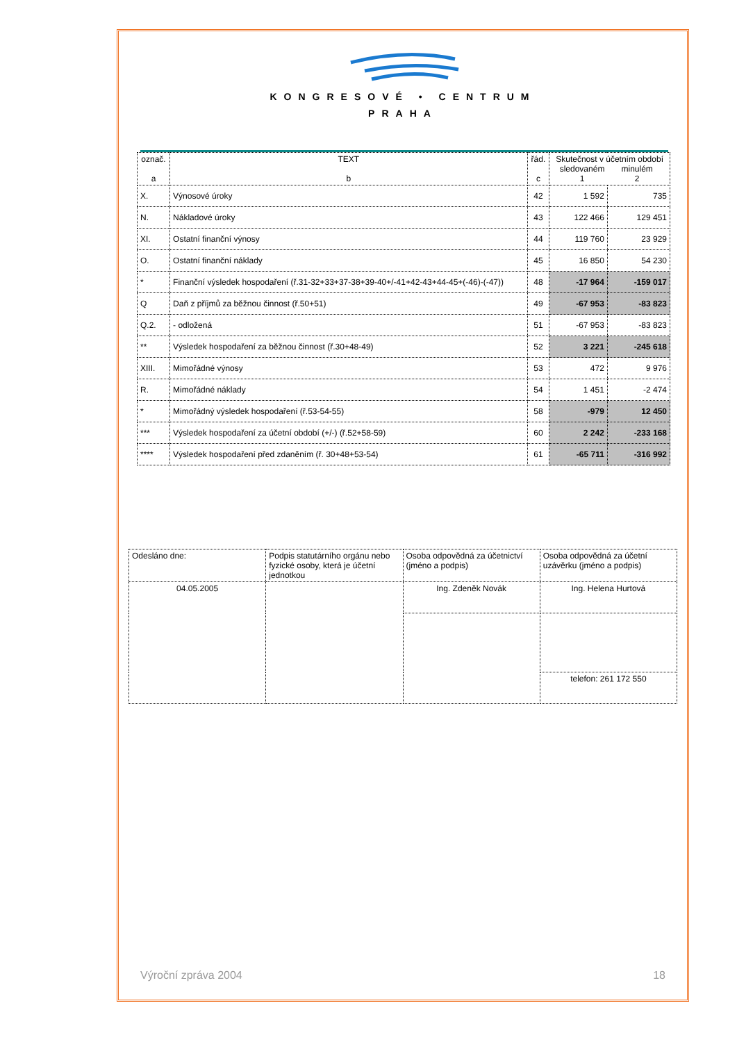KONGRESOVÉ • CENTRUM
PRAHA
| označ. a | TEXT b | řád. c | Skutečnost v účetním období sledovaném 1 minulém 2 | |
| --- | --- | --- | --- | --- |
| X. | Výnosové úroky | 42 | 1 592 | 735 |
| N. | Nákladové úroky | 43 | 122 466 | 129 451 |
| XI. | Ostatní finanční výnosy | 44 | 119 760 | 23 929 |
| O. | Ostatní finanční náklady | 45 | 16 850 | 54 230 |
| * | Finanční výsledek hospodaření (ř.31-32+33+37-38+39-40+/-41+42-43+44-45+(-46)-(-47)) | 48 | -17 964 | -159 017 |
| Q | Daň z příjmů za běžnou činnost (ř.50+51) | 49 | -67 953 | -83 823 |
| Q.2. | - odložená | 51 | -67 953 | -83 823 |
| ** | Výsledek hospodaření za běžnou činnost (ř.30+48-49) | 52 | 3 221 | -245 618 |
| XIII. | Mimořádné výnosy | 53 | 472 | 9 976 |
| R. | Mimořádné náklady | 54 | 1 451 | -2 474 |
| * | Mimořádný výsledek hospodaření (ř.53-54-55) | 58 | -979 | 12 450 |
| *** | Výsledek hospodaření za účetní období (+/-) (ř.52+58-59) | 60 | 2 242 | -233 168 |
| **** | Výsledek hospodaření před zdaněním (ř. 30+48+53-54) | 61 | -65 711 | -316 992 |
| Odesláno dne: | Podpis statutárního orgánu nebo fyzické osoby, která je účetní jednotkou | Osoba odpovědná za účetnictví (jméno a podpis) | Osoba odpovědná za účetní uzávěrku (jméno a podpis) |
| 04.05.2005 | | Ing. Zdeněk Novák | Ing. Helena Hurtová |
| | | | telefon: 261 172 550 |
Výroční zpráva 2004 18